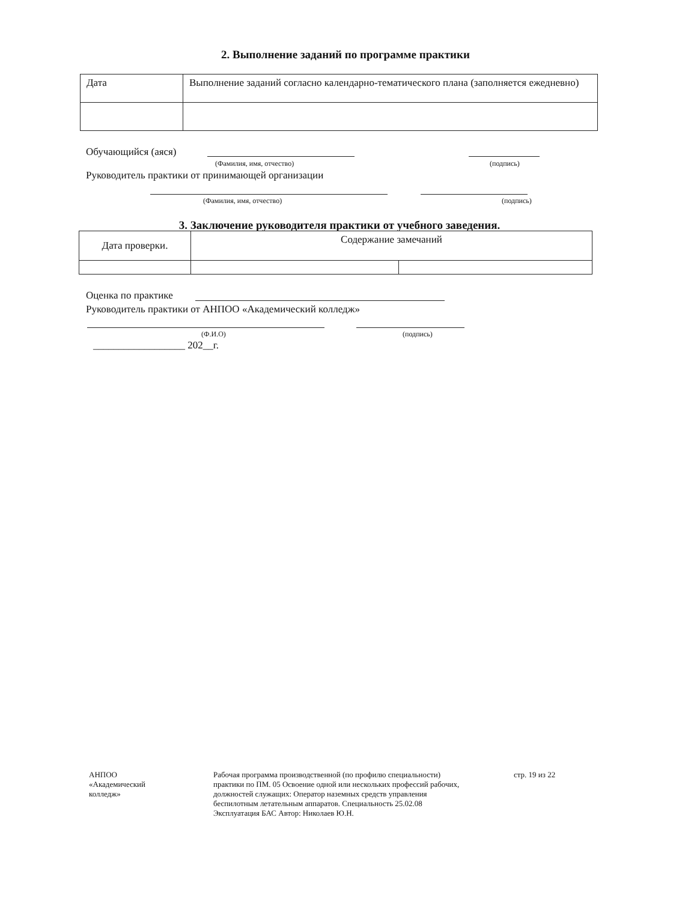2. Выполнение заданий по программе практики
| Дата | Выполнение заданий согласно календарно-тематического плана (заполняется ежедневно) |
Обучающийся (аяся)
(Фамилия, имя, отчество) (подпись)
Руководитель практики от принимающей организации
(Фамилия, имя, отчество) (подпись)
3. Заключение руководителя практики от учебного заведения.
| Дата проверки. | Содержание замечаний | |
Оценка по практике
Руководитель практики от АНПОО «Академический колледж»
(Ф.И.О) (подпись)
__________________ 202__г.
АНПОО «Академический колледж»
Рабочая программа производственной (по профилю специальности) практики по ПМ. 05 Освоение одной или нескольких профессий рабочих, должностей служащих: Оператор наземных средств управления беспилотным летательным аппаратов. Специальность 25.02.08 Эксплуатация БАС Автор: Николаев Ю.Н.
стр. 19 из 22